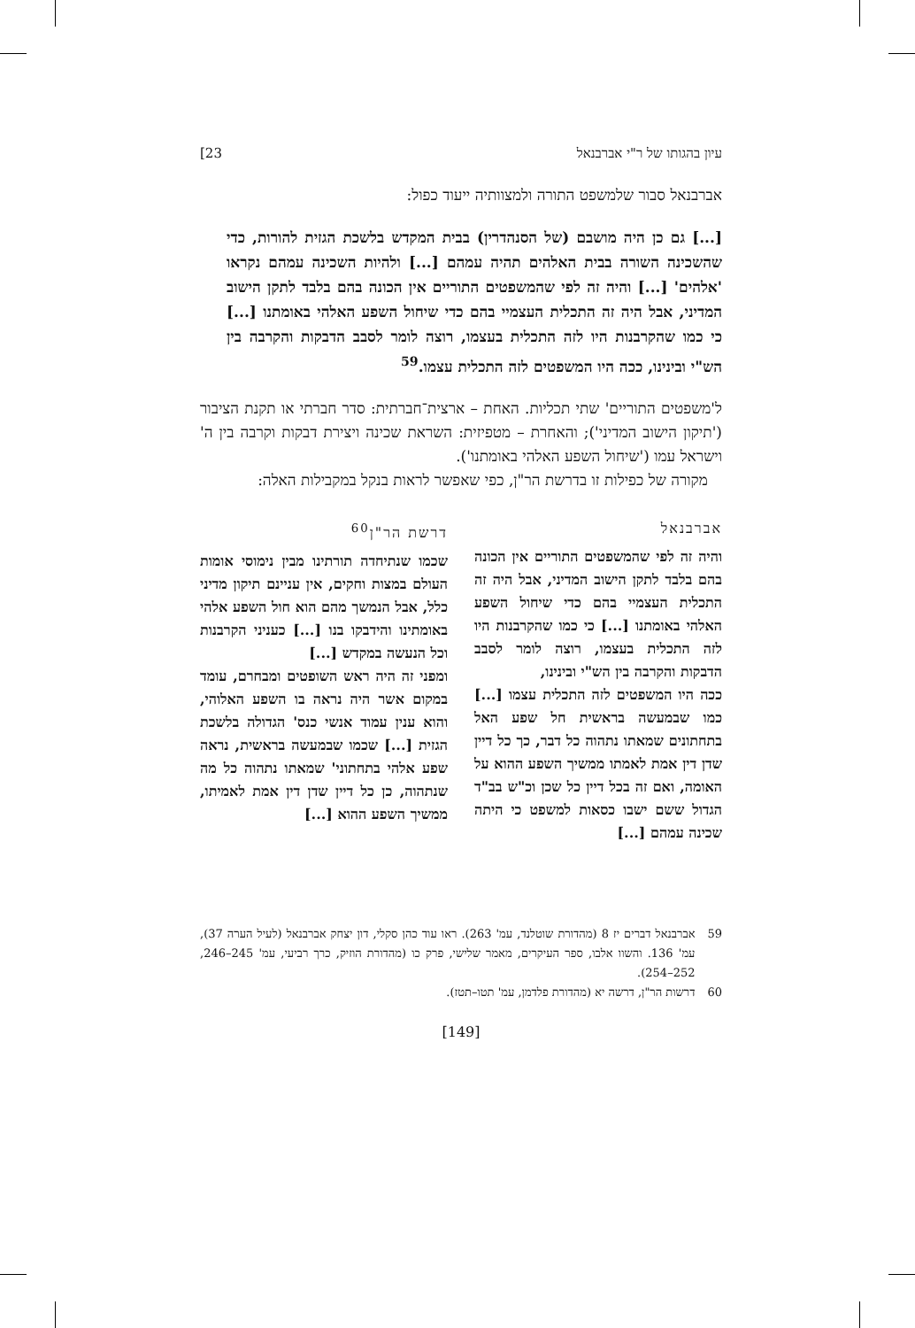עיון בהגותו של ר"י אברבנאל 23]
אברבנאל סבור שלמשפט התורה ולמצוותיה ייעוד כפול:
[...] גם כן היה מושבם (של הסנהדרין) בבית המקדש בלשכת הגזית להורות, כדי שהשכינה השורה בבית האלהים תהיה עמהם [...] ולהיות השכינה עמהם נקראו 'אלהים' [...] והיה זה לפי שהמשפטים התוריים אין הכונה בהם בלבד לתקן הישוב המדיני, אבל היה זה התכלית העצמיי בהם כדי שיחול השפע האלהי באומתנו [...] כי כמו שהקרבנות היו לזה התכלית בעצמו, רוצה לומר לסבב הדבקות והקרבה בין הש"י ובינינו, ככה היו המשפטים לזה התכלית עצמו.<sup>59</sup>
ל'משפטים התוריים' שתי תכליות. האחת – ארצית־חברתית: סדר חברתי או תקנת הציבור ('תיקון הישוב המדיני'); והאחרת – מטפיזית: השראת שכינה ויצירת דבקות וקרבה בין ה' וישראל עמו ('שיחול השפע האלהי באומתנו').
מקורה של כפילות זו בדרשת הר"ן, כפי שאפשר לראות בנקל במקבילות האלה:
אברבנאל
והיה זה לפי שהמשפטים התוריים אין הכונה בהם בלבד לתקן הישוב המדיני, אבל היה זה התכלית העצמיי בהם כדי שיחול השפע האלהי באומתנו [...] כי כמו שהקרבנות היו לזה התכלית בעצמו, רוצה לומר לסבב הדבקות והקרבה בין הש"י ובינינו,
ככה היו המשפטים לזה התכלית עצמו [...] כמו שבמעשה בראשית חל שפע האל בתחתונים שמאתו נתהוה כל דבר, כך כל דיין שדן דין אמת לאמתו ממשיך השפע ההוא על האומה, ואם זה בכל דיין כל שכן וכ"ש בב"ד הגדול ששם ישבו כסאות למשפט כי היתה שכינה עמהם [...]
דרשת הר"ן<sup>60</sup>
שכמו שנתיחדה תורתינו מבין נימוסי אומות העולם במצות וחקים, אין עניינם תיקון מדיני כלל, אבל הנמשך מהם הוא חול השפע אלהי באומתינו והידבקו בנו [...] כעניני הקרבנות וכל הנעשה במקדש [...]
ומפני זה היה ראש השופטים ומבחרם, עומד במקום אשר היה נראה בו השפע האלוהי, והוא ענין עמוד אנשי כנס' הגדולה בלשכת הגזית [...] שכמו שבמעשה בראשית, נראה שפע אלהי בתחתוני' שמאתו נתהוה כל מה שנתהוה, כן כל דיין שדן דין אמת לאמיתו, ממשיך השפע ההוא [...]
59 אברבנאל דברים יז 8 (מהדורת שוטלנד, עמ' 263). ראו עוד כהן סקלי, דון יצחק אברבנאל (לעיל הערה 37), עמ' 136. והשוו אלבו, ספר העיקרים, מאמר שלישי, פרק כו (מהדורת הוזיק, כרך רביעי, עמ' 245–246, 252–254).
60 דרשות הר"ן, דרשה יא (מהדורת פלדמן, עמ' תטו–תטז).
[149]